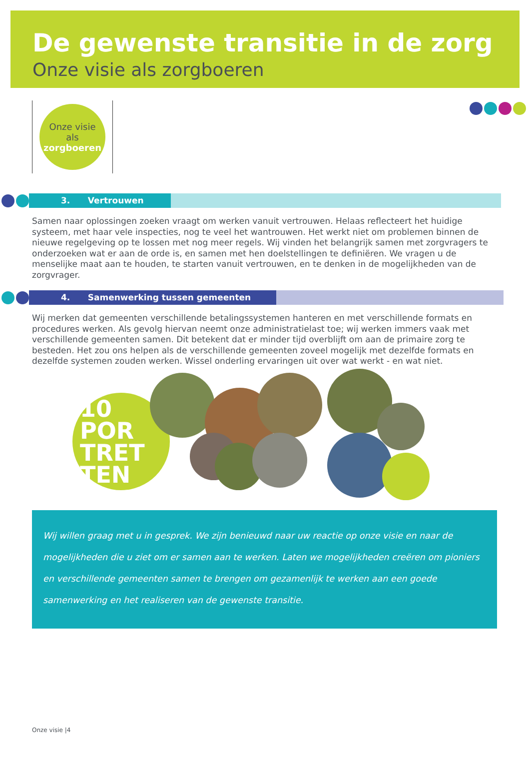De gewenste transitie in de zorg
Onze visie als zorgboeren
Onze visie
als
zorgboeren
3. Vertrouwen
Samen naar oplossingen zoeken vraagt om werken vanuit vertrouwen. Helaas reflecteert het huidige systeem, met haar vele inspecties, nog te veel het wantrouwen. Het werkt niet om problemen binnen de nieuwe regelgeving op te lossen met nog meer regels. Wij vinden het belangrijk samen met zorgvragers te onderzoeken wat er aan de orde is, en samen met hen doelstellingen te definiëren. We vragen u de menselijke maat aan te houden, te starten vanuit vertrouwen, en te denken in de mogelijkheden van de zorgvrager.
4. Samenwerking tussen gemeenten
Wij merken dat gemeenten verschillende betalingssystemen hanteren en met verschillende formats en procedures werken. Als gevolg hiervan neemt onze administratielast toe; wij werken immers vaak met verschillende gemeenten samen. Dit betekent dat er minder tijd overblijft om aan de primaire zorg te besteden. Het zou ons helpen als de verschillende gemeenten zoveel mogelijk met dezelfde formats en dezelfde systemen zouden werken. Wissel onderling ervaringen uit over wat werkt - en wat niet.
10
POR
TRET
TEN
Wij willen graag met u in gesprek. We zijn benieuwd naar uw reactie op onze visie en naar de mogelijkheden die u ziet om er samen aan te werken. Laten we mogelijkheden creëren om pioniers en verschillende gemeenten samen te brengen om gezamenlijk te werken aan een goede samenwerking en het realiseren van de gewenste transitie.
Onze visie |4